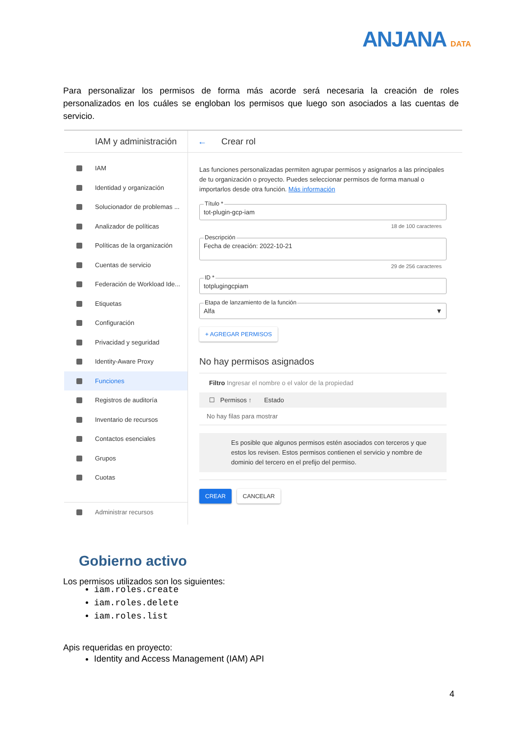ANJANA DATA
Para personalizar los permisos de forma más acorde será necesaria la creación de roles personalizados en los cuáles se engloban los permisos que luego son asociados a las cuentas de servicio.
IAM y administración
IAM
Identidad y organización
Solucionador de problemas ...
Analizador de políticas
Políticas de la organización
Cuentas de servicio
Federación de Workload Ide...
Etiquetas
Configuración
Privacidad y seguridad
Identity-Aware Proxy
Funciones
Registros de auditoría
Inventario de recursos
Contactos esenciales
Grupos
Cuotas
Administrar recursos
← Crear rol
Las funciones personalizadas permiten agrupar permisos y asignarlos a las principales de tu organización o proyecto. Puedes seleccionar permisos de forma manual o importarlos desde otra función. Más información
Título *
tot-plugin-gcp-iam
18 de 100 caracteres
Descripción
Fecha de creación: 2022-10-21
29 de 256 caracteres
ID *
totplugingcpiam
Etapa de lanzamiento de la función
Alfa ▼
+ AGREGAR PERMISOS
No hay permisos asignados
Filtro Ingresar el nombre o el valor de la propiedad
☐ Permisos ↑ Estado
No hay filas para mostrar
Es posible que algunos permisos estén asociados con terceros y que estos los revisen. Estos permisos contienen el servicio y nombre de dominio del tercero en el prefijo del permiso.
CREAR CANCELAR
Gobierno activo
Los permisos utilizados son los siguientes:
iam.roles.create
iam.roles.delete
iam.roles.list
Apis requeridas en proyecto:
Identity and Access Management (IAM) API
4